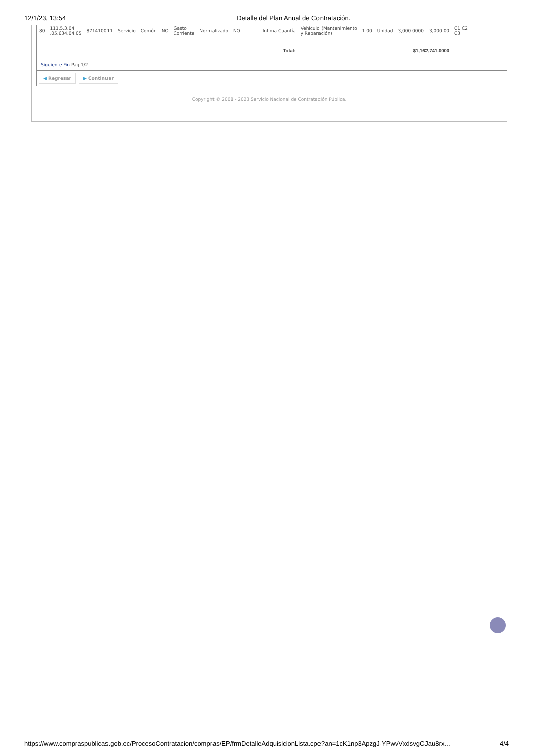12/1/23, 13:54 Detalle del Plan Anual de Contratación.
| 80 | 111.5.3.04 .05.634.04.05 | 871410011 | Servicio | Común | NO | Gasto Corriente | Normalizado | NO | Infima Cuantía | Vehículo (Mantenimiento y Reparación) | 1.00 | Unidad | 3,000.0000 | 3,000.00 | C1 C2 C3 |
| Total: | | | | | | | | | | $1,162,741.0000 | | | | | |
Siguiente Fin Pag.1/2
◀ Regresar ▶ Continuar
Copyright © 2008 - 2023 Servicio Nacional de Contratación Pública.
https://www.compraspublicas.gob.ec/ProcesoContratacion/compras/EP/frmDetalleAdquisicionLista.cpe?an=1cK1np3ApzgJ-YPwvVxdsvgCJau8rx… 4/4